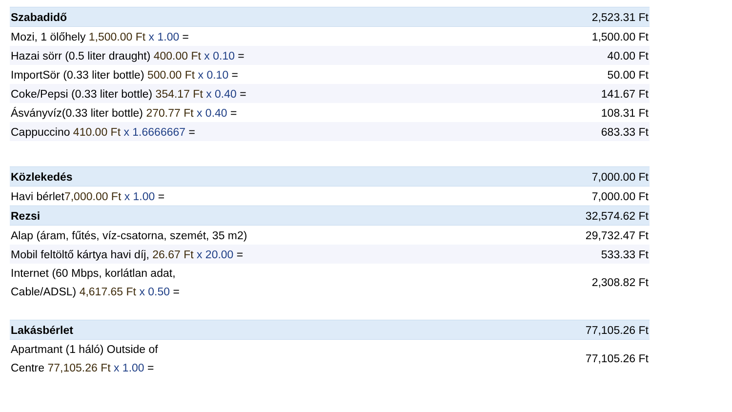| Szabadidő | 2,523.31 Ft |
| Mozi, 1 ölőhely 1,500.00 Ft x 1.00 = | 1,500.00 Ft |
| Hazai sörr (0.5 liter draught) 400.00 Ft x 0.10 = | 40.00 Ft |
| ImportSör (0.33 liter bottle) 500.00 Ft x 0.10 = | 50.00 Ft |
| Coke/Pepsi (0.33 liter bottle) 354.17 Ft x 0.40 = | 141.67 Ft |
| Ásványvíz(0.33 liter bottle) 270.77 Ft x 0.40 = | 108.31 Ft |
| Cappuccino 410.00 Ft x 1.6666667 = | 683.33 Ft |
| Közlekedés | 7,000.00 Ft |
| Havi bérlet 7,000.00 Ft x 1.00 = | 7,000.00 Ft |
| Rezsi | 32,574.62 Ft |
| Alap (áram, fűtés, víz-csatorna, szemét, 35 m2) | 29,732.47 Ft |
| Mobil feltöltő kártya havi díj, 26.67 Ft x 20.00 = | 533.33 Ft |
| Internet (60 Mbps, korlátlan adat, Cable/ADSL) 4,617.65 Ft x 0.50 = | 2,308.82 Ft |
| Lakásbérlet | 77,105.26 Ft |
| Apartmant (1 háló) Outside of Centre 77,105.26 Ft x 1.00 = | 77,105.26 Ft |